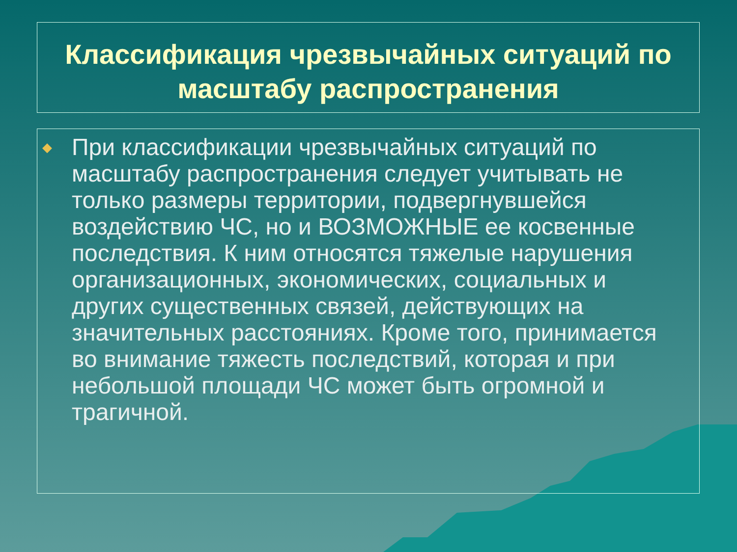Классификация чрезвычайных ситуаций по масштабу распространения
◆ При классификации чрезвычайных ситуаций по масштабу распространения следует учитывать не только размеры территории, подвергнувшейся воздействию ЧС, но и ВОЗМОЖНЫЕ ее косвенные последствия. К ним относятся тяжелые нарушения организационных, экономических, социальных и других существенных связей, действующих на значительных расстояниях. Кроме того, принимается во внимание тяжесть последствий, которая и при небольшой площади ЧС может быть огромной и трагичной.